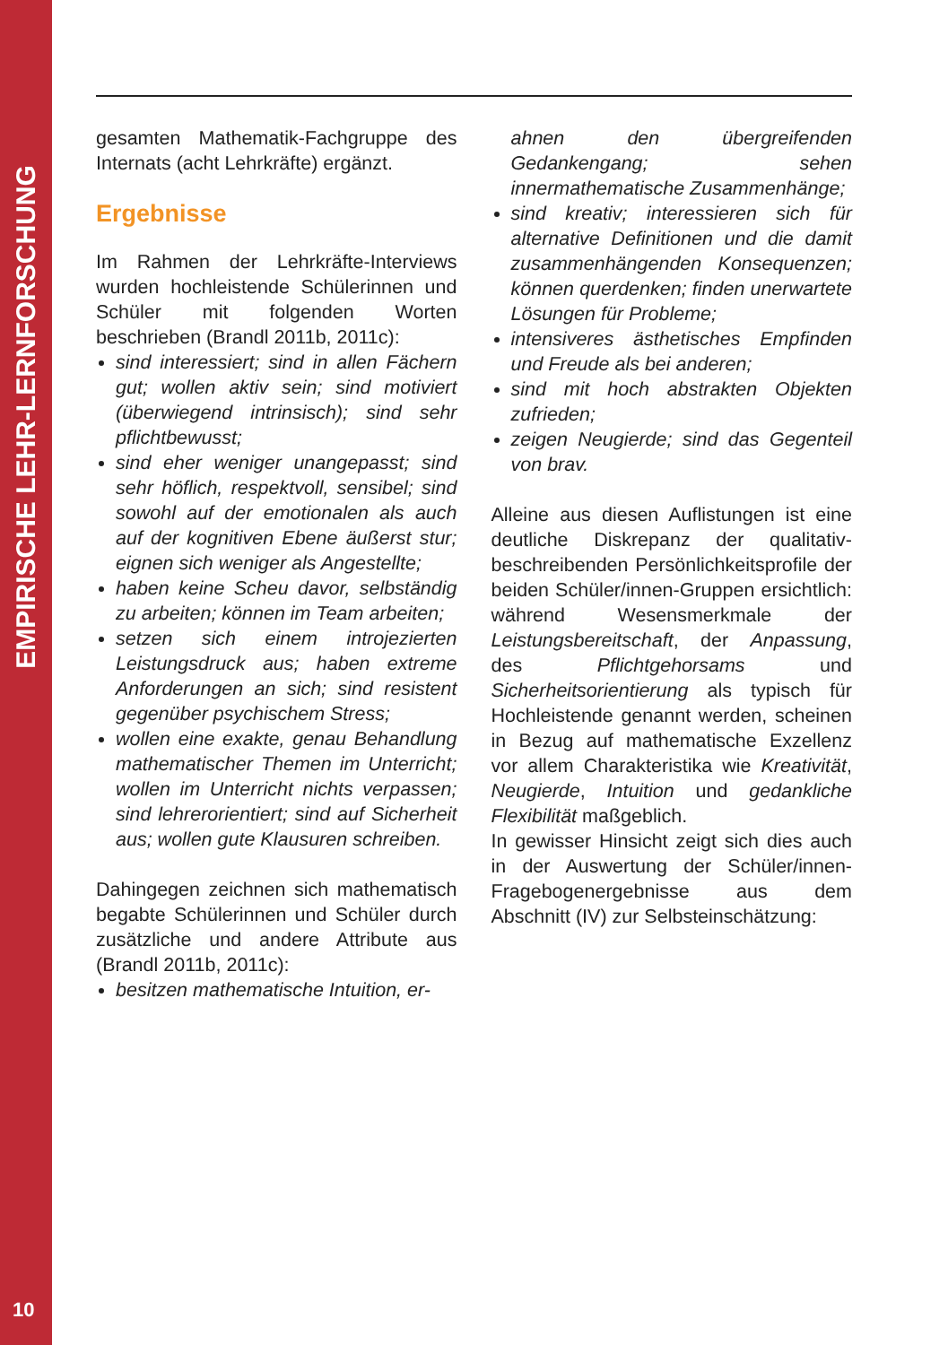EMPIRISCHE LEHR-LERNFORSCHUNG
10
gesamten Mathematik-Fachgruppe des Internats (acht Lehrkräfte) ergänzt.
Ergebnisse
Im Rahmen der Lehrkräfte-Interviews wurden hochleistende Schülerinnen und Schüler mit folgenden Worten beschrieben (Brandl 2011b, 2011c):
sind interessiert; sind in allen Fächern gut; wollen aktiv sein; sind motiviert (überwiegend intrinsisch); sind sehr pflichtbewusst;
sind eher weniger unangepasst; sind sehr höflich, respektvoll, sensibel; sind sowohl auf der emotionalen als auch auf der kognitiven Ebene äußerst stur; eignen sich weniger als Angestellte;
haben keine Scheu davor, selbständig zu arbeiten; können im Team arbeiten;
setzen sich einem introjezierten Leistungsdruck aus; haben extreme Anforderungen an sich; sind resistent gegenüber psychischem Stress;
wollen eine exakte, genau Behandlung mathematischer Themen im Unterricht; wollen im Unterricht nichts verpassen; sind lehrerorientiert; sind auf Sicherheit aus; wollen gute Klausuren schreiben.
Dahingegen zeichnen sich mathematisch begabte Schülerinnen und Schüler durch zusätzliche und andere Attribute aus (Brandl 2011b, 2011c):
besitzen mathematische Intuition, er-
ahnen den übergreifenden Gedankengang; sehen innermathematische Zusammenhänge;
sind kreativ; interessieren sich für alternative Definitionen und die damit zusammenhängenden Konsequenzen; können querdenken; finden unerwartete Lösungen für Probleme;
intensiveres ästhetisches Empfinden und Freude als bei anderen;
sind mit hoch abstrakten Objekten zufrieden;
zeigen Neugierde; sind das Gegenteil von brav.
Alleine aus diesen Auflistungen ist eine deutliche Diskrepanz der qualitativ-beschreibenden Persönlichkeitsprofile der beiden Schüler/innen-Gruppen ersichtlich: während Wesensmerkmale der Leistungsbereitschaft, der Anpassung, des Pflichtgehorsams und Sicherheitsorientierung als typisch für Hochleistende genannt werden, scheinen in Bezug auf mathematische Exzellenz vor allem Charakteristika wie Kreativität, Neugierde, Intuition und gedankliche Flexibilität maßgeblich.
In gewisser Hinsicht zeigt sich dies auch in der Auswertung der Schüler/innen-Fragebogenergebnisse aus dem Abschnitt (IV) zur Selbsteinschätzung: